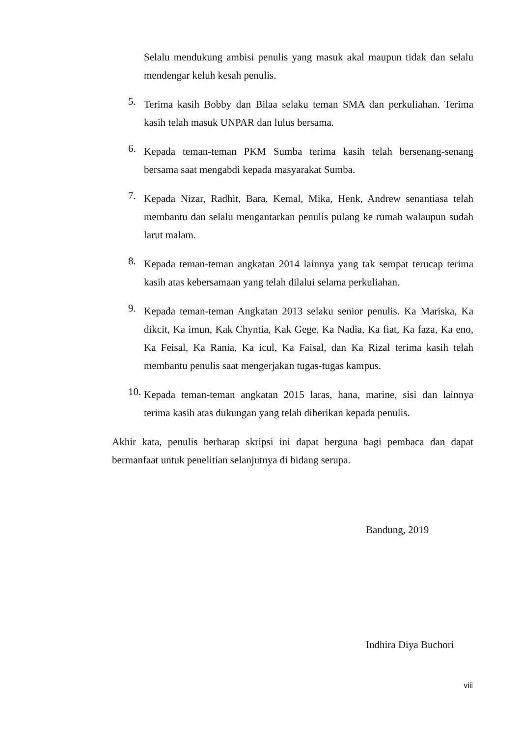Selalu mendukung ambisi penulis yang masuk akal maupun tidak dan selalu mendengar keluh kesah penulis.
5. Terima kasih Bobby dan Bilaa selaku teman SMA dan perkuliahan. Terima kasih telah masuk UNPAR dan lulus bersama.
6. Kepada teman-teman PKM Sumba terima kasih telah bersenang-senang bersama saat mengabdi kepada masyarakat Sumba.
7. Kepada Nizar, Radhit, Bara, Kemal, Mika, Henk, Andrew senantiasa telah membantu dan selalu mengantarkan penulis pulang ke rumah walaupun sudah larut malam.
8. Kepada teman-teman angkatan 2014 lainnya yang tak sempat terucap terima kasih atas kebersamaan yang telah dilalui selama perkuliahan.
9. Kepada teman-teman Angkatan 2013 selaku senior penulis. Ka Mariska, Ka dikcit, Ka imun, Kak Chyntia, Kak Gege, Ka Nadia, Ka fiat, Ka faza, Ka eno, Ka Feisal, Ka Rania, Ka icul, Ka Faisal, dan Ka Rizal terima kasih telah membantu penulis saat mengerjakan tugas-tugas kampus.
10. Kepada teman-teman angkatan 2015 laras, hana, marine, sisi dan lainnya terima kasih atas dukungan yang telah diberikan kepada penulis.
Akhir kata, penulis berharap skripsi ini dapat berguna bagi pembaca dan dapat bermanfaat untuk penelitian selanjutnya di bidang serupa.
Bandung, 2019
Indhira Diya Buchori
viii